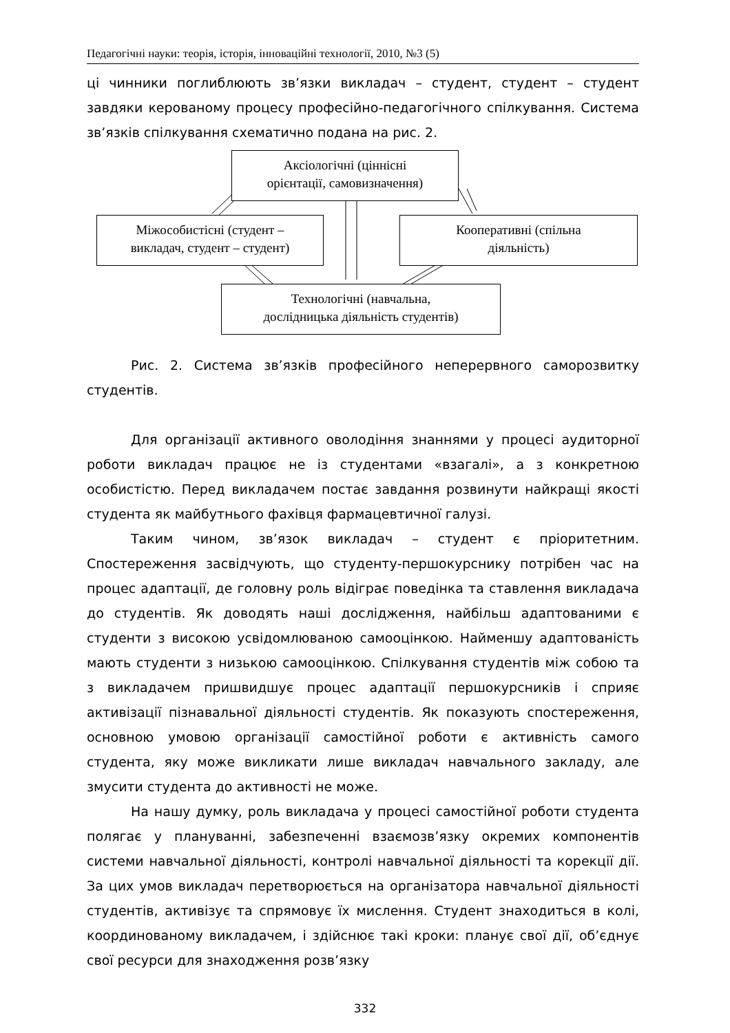Педагогічні науки: теорія, історія, інноваційні технології, 2010, №3 (5)
ці чинники поглиблюють зв’язки викладач – студент, студент – студент завдяки керованому процесу професійно-педагогічного спілкування. Система зв’язків спілкування схематично подана на рис. 2.
Аксіологічні (ціннісні
орієнтації, самовизначення)
Міжособистісні (студент –
викладач, студент – студент)
Кооперативні (спільна
діяльність)
Технологічні (навчальна,
дослідницька діяльність студентів)
Рис. 2. Система зв’язків професійного неперервного саморозвитку студентів.
Для організації активного оволодіння знаннями у процесі аудиторної роботи викладач працює не із студентами «взагалі», а з конкретною особистістю. Перед викладачем постає завдання розвинути найкращі якості студента як майбутнього фахівця фармацевтичної галузі.
Таким чином, зв’язок викладач – студент є пріоритетним. Спостереження засвідчують, що студенту-першокурснику потрібен час на процес адаптації, де головну роль відіграє поведінка та ставлення викладача до студентів. Як доводять наші дослідження, найбільш адаптованими є студенти з високою усвідомлюваною самооцінкою. Найменшу адаптованість мають студенти з низькою самооцінкою. Спілкування студентів між собою та з викладачем пришвидшує процес адаптації першокурсників і сприяє активізації пізнавальної діяльності студентів. Як показують спостереження, основною умовою організації самостійної роботи є активність самого студента, яку може викликати лише викладач навчального закладу, але змусити студента до активності не може.
На нашу думку, роль викладача у процесі самостійної роботи студента полягає у плануванні, забезпеченні взаємозв’язку окремих компонентів системи навчальної діяльності, контролі навчальної діяльності та корекції дії. За цих умов викладач перетворюється на організатора навчальної діяльності студентів, активізує та спрямовує їх мислення. Студент знаходиться в колі, координованому викладачем, і здійснює такі кроки: планує свої дії, об’єднує свої ресурси для знаходження розв’язку
332